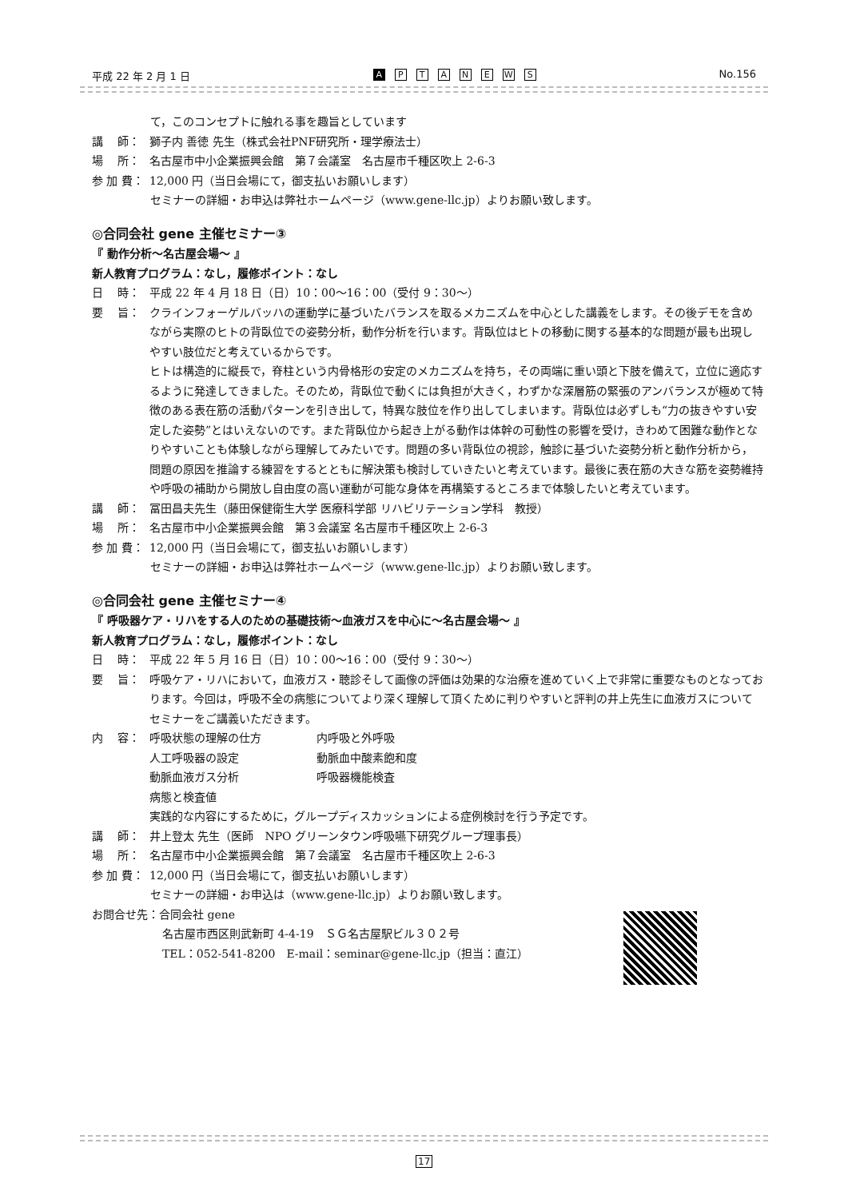平成 22 年 2 月 1 日 A PTANEWS No.156
て，このコンセプトに触れる事を趣旨としています
講　 師： 獅子内 善徳 先生（株式会社PNF研究所・理学療法士）
場　 所： 名古屋市中小企業振興会館　第７会議室　名古屋市千種区吹上 2-6-3
参 加 費： 12,000 円（当日会場にて，御支払いお願いします）
セミナーの詳細・お申込は弊社ホームページ（www.gene-llc.jp）よりお願い致します。
◎合同会社 gene 主催セミナー③
『 動作分析～名古屋会場～ 』
新人教育プログラム：なし，履修ポイント：なし
日　 時： 平成 22 年 4 月 18 日（日）10：00～16：00（受付 9：30～）
要　 旨： クラインフォーゲルバッハの運動学に基づいたバランスを取るメカニズムを中心とした講義をします。その後デモを含めながら実際のヒトの背臥位での姿勢分析，動作分析を行います。背臥位はヒトの移動に関する基本的な問題が最も出現しやすい肢位だと考えているからです。
ヒトは構造的に縦長で，脊柱という内骨格形の安定のメカニズムを持ち，その両端に重い頭と下肢を備えて，立位に適応するように発達してきました。そのため，背臥位で動くには負担が大きく，わずかな深層筋の緊張のアンバランスが極めて特徴のある表在筋の活動パターンを引き出して，特異な肢位を作り出してしまいます。背臥位は必ずしも“力の抜きやすい安定した姿勢”とはいえないのです。また背臥位から起き上がる動作は体幹の可動性の影響を受け，きわめて困難な動作となりやすいことも体験しながら理解してみたいです。問題の多い背臥位の視診，触診に基づいた姿勢分析と動作分析から，問題の原因を推論する練習をするとともに解決策も検討していきたいと考えています。最後に表在筋の大きな筋を姿勢維持や呼吸の補助から開放し自由度の高い運動が可能な身体を再構築するところまで体験したいと考えています。
講　 師： 冨田昌夫先生（藤田保健衛生大学 医療科学部 リハビリテーション学科　教授）
場　 所： 名古屋市中小企業振興会館　第３会議室 名古屋市千種区吹上 2-6-3
参 加 費： 12,000 円（当日会場にて，御支払いお願いします）
セミナーの詳細・お申込は弊社ホームページ（www.gene-llc.jp）よりお願い致します。
◎合同会社 gene 主催セミナー④
『 呼吸器ケア・リハをする人のための基礎技術～血液ガスを中心に～名古屋会場～ 』
新人教育プログラム：なし，履修ポイント：なし
日　 時： 平成 22 年 5 月 16 日（日）10：00～16：00（受付 9：30～）
要　 旨： 呼吸ケア・リハにおいて，血液ガス・聴診そして画像の評価は効果的な治療を進めていく上で非常に重要なものとなっております。今回は，呼吸不全の病態についてより深く理解して頂くために判りやすいと評判の井上先生に血液ガスについてセミナーをご講義いただきます。
内　 容： 呼吸状態の理解の仕方 内呼吸と外呼吸
人工呼吸器の設定 動脈血中酸素飽和度
動脈血液ガス分析 呼吸器機能検査
病態と検査値
実践的な内容にするために，グループディスカッションによる症例検討を行う予定です。
講　 師： 井上登太 先生（医師　NPO グリーンタウン呼吸嚥下研究グループ理事長）
場　 所： 名古屋市中小企業振興会館　第７会議室　名古屋市千種区吹上 2-6-3
参 加 費： 12,000 円（当日会場にて，御支払いお願いします）
セミナーの詳細・お申込は（www.gene-llc.jp）よりお願い致します。
お問合せ先：合同会社 gene
名古屋市西区則武新町 4-4-19　ＳＧ名古屋駅ビル３０２号
TEL：052-541-8200　E-mail：seminar@gene-llc.jp（担当：直江）
17